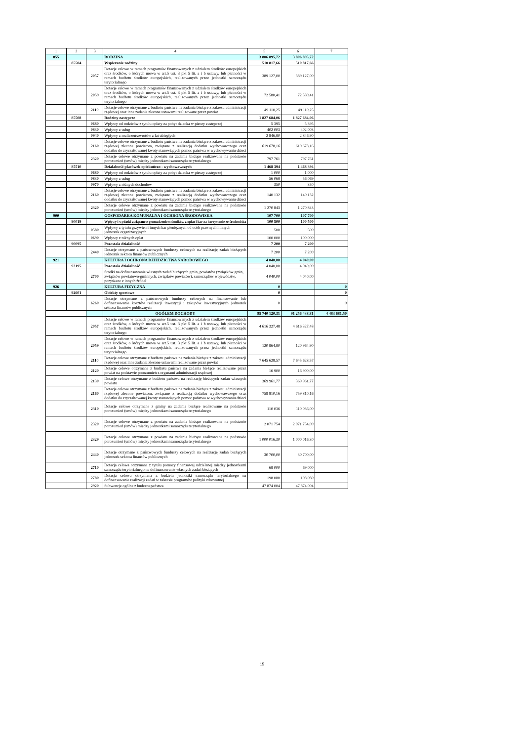| 1 | 2 | 3 | 4 | 5 | 6 | 7 |
| --- | --- | --- | --- | --- | --- | --- |
| 855 | | | RODZINA | 3 806 895,72 | 3 806 895,72 | |
| | 85504 | | Wspieranie rodziny | 510 817,66 | 510 817,66 | |
| | | 2057 | Dotacje celowe w ramach programów finansowanych z udziałem środków europejskich oraz środków, o których mowa w art.5 ust. 3 pkt 5 lit. a i b ustawy, lub płatności w ramach budżetu środków europejskich, realizowanych przez jednostki samorządu terytorialnego | 389 127,00 | 389 127,00 | |
| | | 2059 | Dotacje celowe w ramach programów finansowanych z udziałem środków europejskich oraz środków, o których mowa w art.5 ust. 3 pkt 5 lit. a i b ustawy, lub płatności w ramach budżetu środków europejskich, realizowanych przez jednostki samorządu terytorialnego | 72 580,41 | 72 580,41 | |
| | | 2110 | Dotacje celowe otrzymane z budżetu państwa na zadania bieżące z zakresu administracji rządowej oraz inne zadania zlecone ustawami realizowane przez powiat | 49 110,25 | 49 110,25 | |
| | 85508 | | Rodziny zastępcze | 1 827 684,06 | 1 827 684,06 | |
| | | 0680 | Wpływy od rodziców z tytułu opłaty za pobyt dziecka w pieczy zastępczej | 5 395 | 5 395 | |
| | | 0830 | Wpływy z usług | 402 003 | 402 003 | |
| | | 0940 | Wpływy z rozliczeń/zwrotów z lat ubiegłych | 2 846,90 | 2 846,90 | |
| | | 2160 | Dotacje celowe otrzymane z budżetu państwa na zadania bieżące z zakresu administracji rządowej zlecone powiatom, związane z realizacją dodatku wychowawczego oraz dodatku do zryczałtowanej kwoty stanowiących pomoc państwa w wychowywaniu dzieci | 619 678,16 | 619 678,16 | |
| | | 2320 | Dotacje celowe otrzymane z powiatu na zadania bieżące realizowane na podstawie porozumień (umów) między jednostkami samorządu terytorialnego | 797 761 | 797 761 | |
| | 85510 | | Działalność placówek opiekuńczo - wychowawczych | 1 468 394 | 1 468 394 | |
| | | 0680 | Wpływy od rodziców z tytułu opłaty za pobyt dziecka w pieczy zastępczej | 1 000 | 1 000 | |
| | | 0830 | Wpływy z usług | 56 069 | 56 069 | |
| | | 0970 | Wpływy z różnych dochodów | 350 | 350 | |
| | | 2160 | Dotacje celowe otrzymane z budżetu państwa na zadania bieżące z zakresu administracji rządowej zlecone powiatom, związane z realizacją dodatku wychowawczego oraz dodatku do zryczałtowanej kwoty stanowiących pomoc państwa w wychowywaniu dzieci | 140 132 | 140 132 | |
| | | 2320 | Dotacje celowe otrzymane z powiatu na zadania bieżące realizowane na podstawie porozumień (umów) między jednostkami samorządu terytorialnego | 1 270 843 | 1 270 843 | |
| 900 | | | GOSPODARKA KOMUNALNA I OCHRONA ŚRODOWISKA | 107 700 | 107 700 | |
| | 90019 | | Wpływy i wydatki związane z gromadzeniem środków z opłat i kar za korzystanie ze środowiska | 100 500 | 100 500 | |
| | | 0580 | Wpływy z tytułu grzywien i innych kar pieniężnych od osób prawnych i innych jednostek organizacyjnych | 500 | 500 | |
| | | 0690 | Wpływy z różnych opłat | 100 000 | 100 000 | |
| | 90095 | | Pozostała działalność | 7 200 | 7 200 | |
| | | 2440 | Dotacje otrzymane z państwowych funduszy celowych na realizację zadań bieżących jednostek sektora finansów publicznych | 7 200 | 7 200 | |
| 921 | | | KULTURA I OCHRONA DZIEDZICTWA NARODOWEGO | 4 040,00 | 4 040,00 | |
| | 92195 | | Pozostała działalność | 4 040,00 | 4 040,00 | |
| | | 2700 | Środki na dofinansowanie własnych zadań bieżących gmin, powiatów (związków gmin, związków powiatowo-gminnych, związków powiatów), samorządów województw, pozyskane z innych źródeł | 4 040,00 | 4 040,00 | |
| 926 | | | KULTURA FIZYCZNA | 0 | | 0 |
| | 92601 | | Obiekty sportowe | 0 | | 0 |
| | | 6260 | Dotacje otrzymane z państwowych funduszy celowych na finansowanie lub dofinansowanie kosztów realizacji inwestycji i zakupów inwestycyjnych jednostek sektora finansów publicznych | 0 | | 0 |
| | | | OGÓŁEM DOCHODY | 95 740 120,31 | 91 256 438,81 | 4 483 681,50 |
| | | 2057 | Dotacje celowe w ramach programów finansowanych z udziałem środków europejskich oraz środków, o których mowa w art.5 ust. 3 pkt 5 lit. a i b ustawy, lub płatności w ramach budżetu środków europejskich, realizowanych przez jednostki samorządu terytorialnego | 4 616 327,48 | 4 616 327,48 | |
| | | 2059 | Dotacje celowe w ramach programów finansowanych z udziałem środków europejskich oraz środków, o których mowa w art.5 ust. 3 pkt 5 lit. a i b ustawy, lub płatności w ramach budżetu środków europejskich, realizowanych przez jednostki samorządu terytorialnego | 120 964,90 | 120 964,90 | |
| | | 2110 | Dotacje celowe otrzymane z budżetu państwa na zadania bieżące z zakresu administracji rządowej oraz inne zadania zlecone ustawami realizowane przez powiat | 7 645 628,57 | 7 645 628,57 | |
| | | 2120 | Dotacje celowe otrzymane z budżetu państwa na zadania bieżące realizowane przez powiat na podstawie porozumień z organami administracji rządowej | 16 900 | 16 900,00 | |
| | | 2130 | Dotacje celowe otrzymane z budżetu państwa na realizację bieżących zadań własnych powiatu | 369 961,77 | 369 961,77 | |
| | | 2160 | Dotacje celowe otrzymane z budżetu państwa na zadania bieżące z zakresu administracji rządowej zlecone powiatom, związane z realizacją dodatku wychowawczego oraz dodatku do zryczałtowanej kwoty stanowiących pomoc państwa w wychowywaniu dzieci | 759 810,16 | 759 810,16 | |
| | | 2310 | Dotacje celowe otrzymane z gminy na zadania bieżące realizowane na podstawie porozumień (umów) między jednostkami samorządu terytorialnego | 110 036 | 110 036,00 | |
| | | 2320 | Dotacje celowe otrzymane z powiatu na zadania bieżące realizowane na podstawie porozumień (umów) między jednostkami samorządu terytorialnego | 2 071 754 | 2 071 754,00 | |
| | | 2329 | Dotacje celowe otrzymane z powiatu na zadania bieżące realizowane na podstawie porozumień (umów) między jednostkami samorządu terytorialnego | 1 000 016,30 | 1 000 016,30 | |
| | | 2440 | Dotacje otrzymane z państwowych funduszy celowych na realizację zadań bieżących jednostek sektora finansów publicznych | 30 700,00 | 30 700,00 | |
| | | 2710 | Dotacja celowa otrzymana z tytułu pomocy finansowej udzielanej między jednostkami samorządu terytorialnego na dofinansowanie własnych zadań bieżących | 69 000 | 69 000 | |
| | | 2780 | Dotacja celowa otrzymana z budżetu jednostki samorządu terytorialnego na dofinansowanie realizacji zadań w zakresie programów polityki zdrowotnej | 198 080 | 198 080 | |
| | | 2920 | Subwencje ogólne z budżetu państwa | 47 874 004 | 47 874 004 | |
15